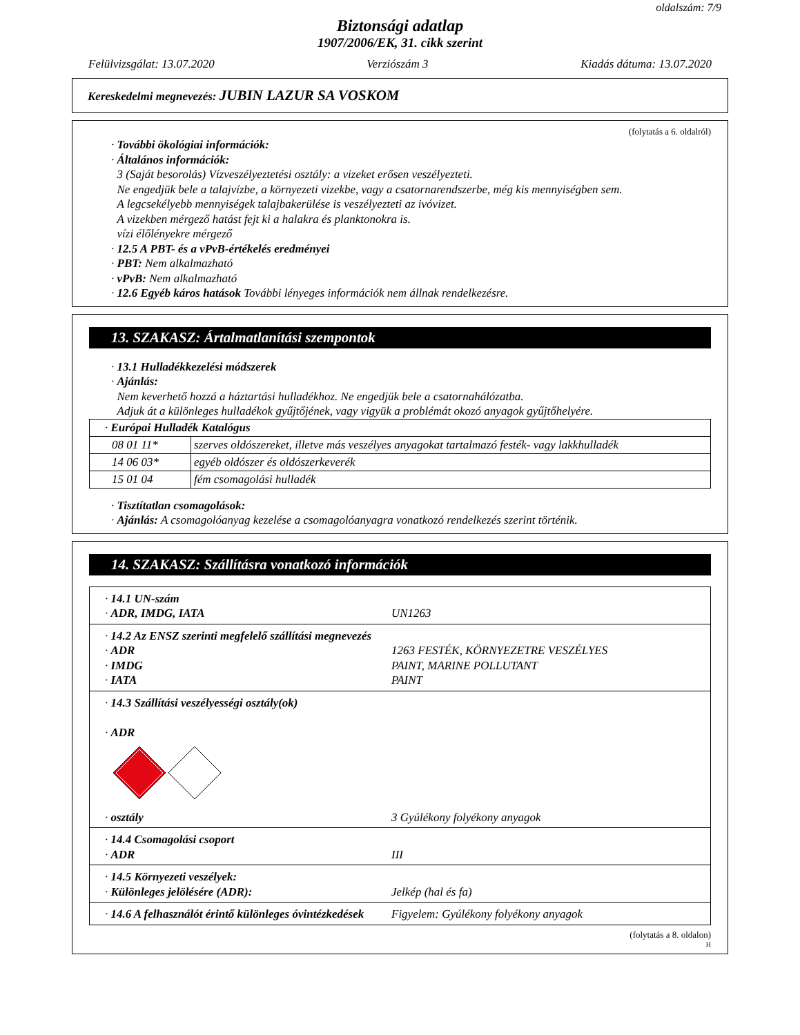oldalszám: 7/9
Biztonsági adatlap
1907/2006/EK, 31. cikk szerint
Felülvizsgálat: 13.07.2020 Verziószám 3 Kiadás dátuma: 13.07.2020
Kereskedelmi megnevezés: JUBIN LAZUR SA VOSKOM
(folytatás a 6. oldalról)
· További ökológiai információk:
· Általános információk:
3 (Saját besorolás) Vízveszélyeztetési osztály: a vizeket erősen veszélyezteti.
Ne engedjük bele a talajvízbe, a környezeti vizekbe, vagy a csatornarendszerbe, még kis mennyiségben sem.
A legcsekélyebb mennyiségek talajbakerülése is veszélyezteti az ivóvizet.
A vizekben mérgező hatást fejt ki a halakra és planktonokra is.
vízi élőlényekre mérgező
· 12.5 A PBT- és a vPvB-értékelés eredményei
· PBT: Nem alkalmazható
· vPvB: Nem alkalmazható
· 12.6 Egyéb káros hatások További lényeges információk nem állnak rendelkezésre.
13. SZAKASZ: Ártalmatlanítási szempontok
· 13.1 Hulladékkezelési módszerek
· Ajánlás:
Nem keverhető hozzá a háztartási hulladékhoz. Ne engedjük bele a csatornahálózatba.
Adjuk át a különleges hulladékok gyűjtőjének, vagy vigyük a problémát okozó anyagok gyűjtőhelyére.
| · Európai Hulladék Katalógus | |
| 08 01 11* | szerves oldószereket, illetve más veszélyes anyagokat tartalmazó festék- vagy lakkhulladék |
| 14 06 03* | egyéb oldószer és oldószerkeverék |
| 15 01 04 | fém csomagolási hulladék |
· Tisztítatlan csomagolások:
· Ajánlás: A csomagolóanyag kezelése a csomagolóanyagra vonatkozó rendelkezés szerint történik.
14. SZAKASZ: Szállításra vonatkozó információk
· 14.1 UN-szám
· ADR, IMDG, IATA UN1263
· 14.2 Az ENSZ szerinti megfelelő szállítási megnevezés
· ADR 1263 FESTÉK, KÖRNYEZETRE VESZÉLYES
· IMDG PAINT, MARINE POLLUTANT
· IATA PAINT
· 14.3 Szállítási veszélyességi osztály(ok)
· ADR
· osztály 3 Gyúlékony folyékony anyagok
· 14.4 Csomagolási csoport
· ADR III
· 14.5 Környezeti veszélyek:
· Különleges jelölésére (ADR): Jelkép (hal és fa)
· 14.6 A felhasználót érintő különleges óvintézkedések Figyelem: Gyúlékony folyékony anyagok
(folytatás a 8. oldalon)
H